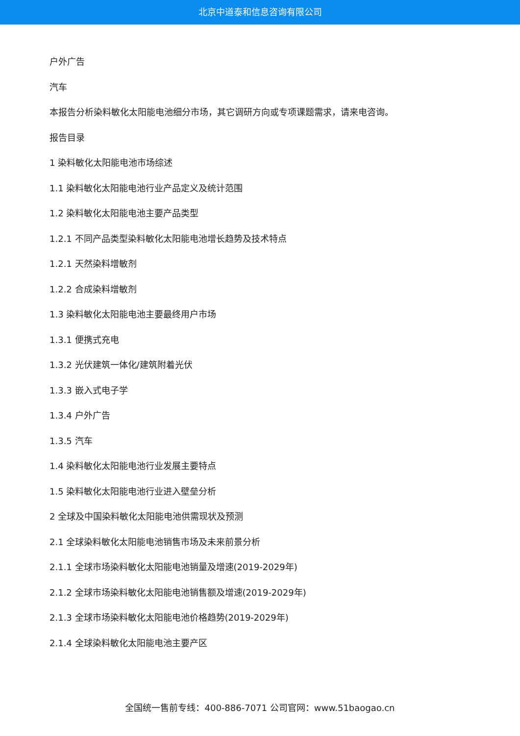北京中道泰和信息咨询有限公司
户外广告
汽车
本报告分析染料敏化太阳能电池细分市场，其它调研方向或专项课题需求，请来电咨询。
报告目录
1 染料敏化太阳能电池市场综述
1.1 染料敏化太阳能电池行业产品定义及统计范围
1.2 染料敏化太阳能电池主要产品类型
1.2.1 不同产品类型染料敏化太阳能电池增长趋势及技术特点
1.2.1 天然染料增敏剂
1.2.2 合成染料增敏剂
1.3 染料敏化太阳能电池主要最终用户市场
1.3.1 便携式充电
1.3.2 光伏建筑一体化/建筑附着光伏
1.3.3 嵌入式电子学
1.3.4 户外广告
1.3.5 汽车
1.4 染料敏化太阳能电池行业发展主要特点
1.5 染料敏化太阳能电池行业进入壁垒分析
2 全球及中国染料敏化太阳能电池供需现状及预测
2.1 全球染料敏化太阳能电池销售市场及未来前景分析
2.1.1 全球市场染料敏化太阳能电池销量及增速(2019-2029年)
2.1.2 全球市场染料敏化太阳能电池销售额及增速(2019-2029年)
2.1.3 全球市场染料敏化太阳能电池价格趋势(2019-2029年)
2.1.4 全球染料敏化太阳能电池主要产区
全国统一售前专线：400-886-7071 公司官网：www.51baogao.cn